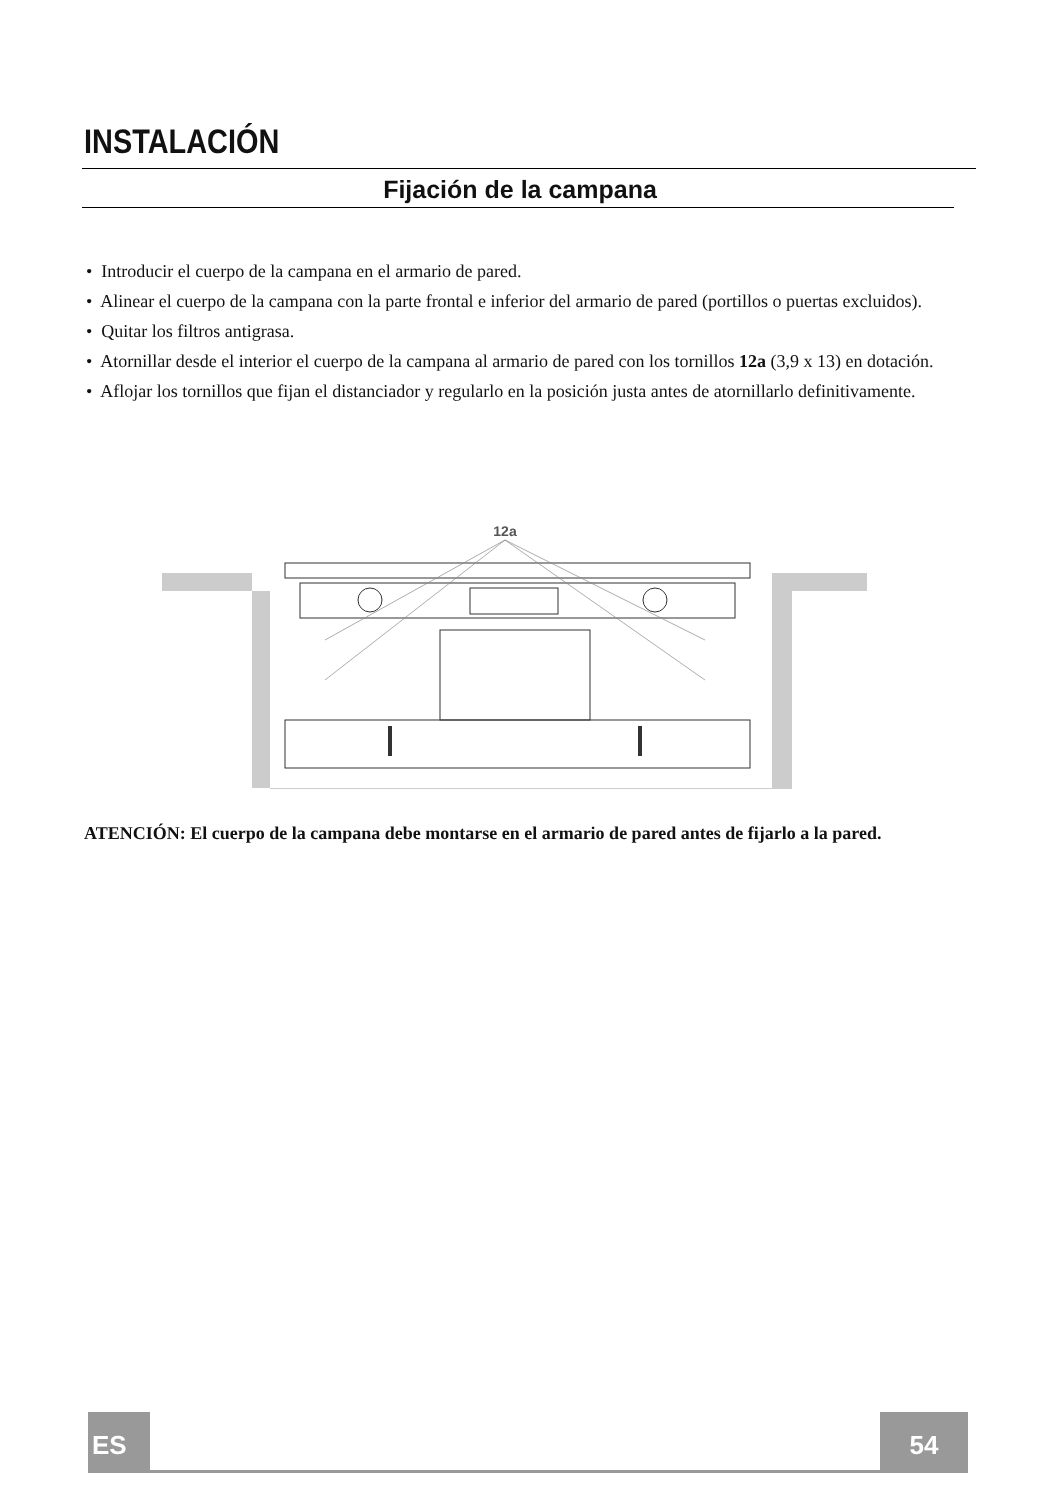INSTALACIÓN
Fijación de la campana
• Introducir el cuerpo de la campana en el armario de pared.
• Alinear el cuerpo de la campana con la parte frontal e inferior del armario de pared (portillos o puertas excluidos).
• Quitar los filtros antigrasa.
• Atornillar desde el interior el cuerpo de la campana al armario de pared con los tornillos 12a (3,9 x 13) en dotación.
• Aflojar los tornillos que fijan el distanciador y regularlo en la posición justa antes de atornillarlo definitivamente.
12a
ATENCIÓN: El cuerpo de la campana debe montarse en el armario de pared antes de fijarlo a la pared.
ES 54